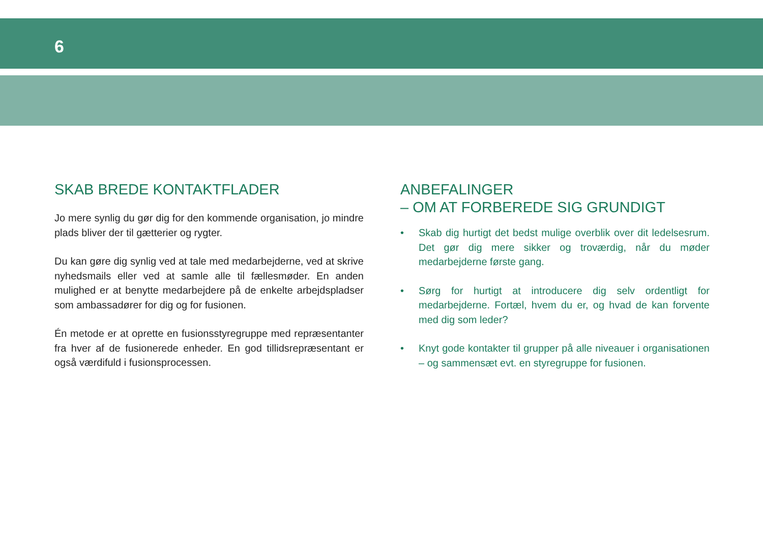6
SKAB BREDE KONTAKTFLADER
Jo mere synlig du gør dig for den kommende organisation, jo mindre plads bliver der til gætterier og rygter.
Du kan gøre dig synlig ved at tale med medarbejderne, ved at skrive nyhedsmails eller ved at samle alle til fællesmøder. En anden mulighed er at benytte medarbejdere på de enkelte arbejdspladser som ambassadører for dig og for fusionen.
Én metode er at oprette en fusionsstyregruppe med repræsentanter fra hver af de fusionerede enheder. En god tillidsrepræsentant er også værdifuld i fusionsprocessen.
ANBEFALINGER
– OM AT FORBEREDE SIG GRUNDIGT
• Skab dig hurtigt det bedst mulige overblik over dit ledelsesrum. Det gør dig mere sikker og troværdig, når du møder medarbejderne første gang.
• Sørg for hurtigt at introducere dig selv ordentligt for medarbejderne. Fortæl, hvem du er, og hvad de kan forvente med dig som leder?
• Knyt gode kontakter til grupper på alle niveauer i organisationen – og sammensæt evt. en styregruppe for fusionen.